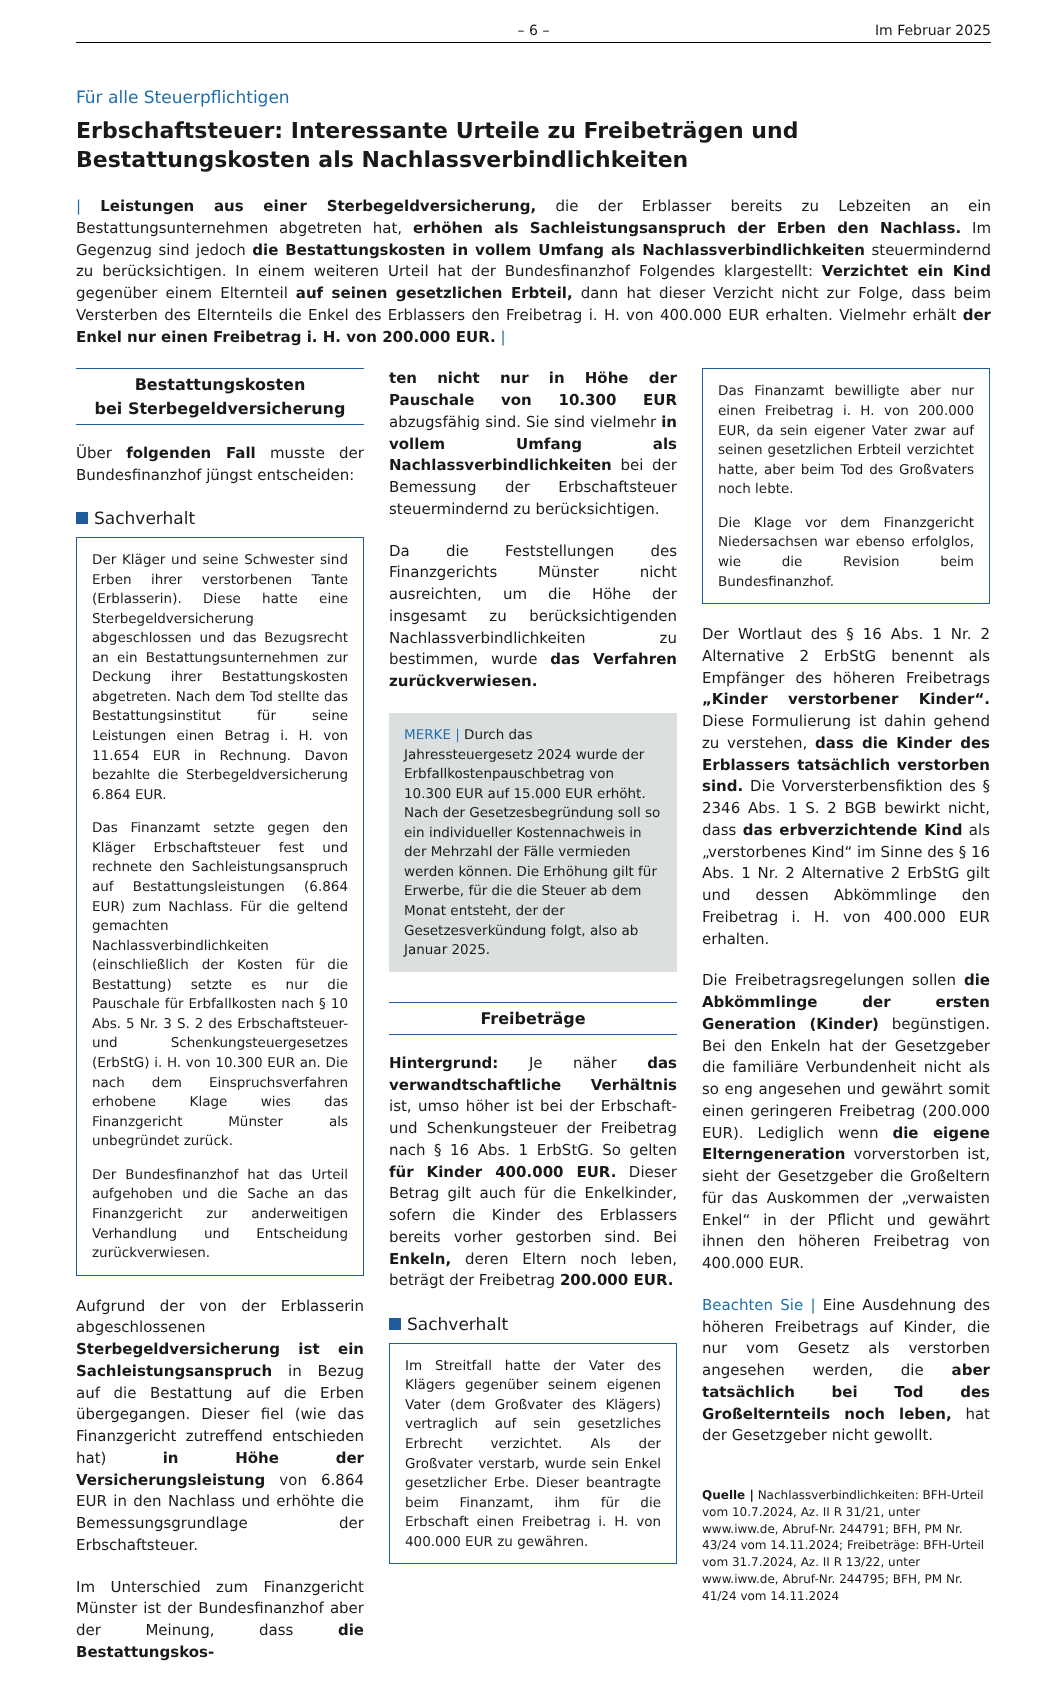– 6 – Im Februar 2025
Für alle Steuerpflichtigen
Erbschaftsteuer: Interessante Urteile zu Freibeträgen und Bestattungskosten als Nachlassverbindlichkeiten
| Leistungen aus einer Sterbegeldversicherung, die der Erblasser bereits zu Lebzeiten an ein Bestattungsunternehmen abgetreten hat, erhöhen als Sachleistungsanspruch der Erben den Nachlass. Im Gegenzug sind jedoch die Bestattungskosten in vollem Umfang als Nachlassverbindlichkeiten steuermindernd zu berücksichtigen. In einem weiteren Urteil hat der Bundesfinanzhof Folgendes klargestellt: Verzichtet ein Kind gegenüber einem Elternteil auf seinen gesetzlichen Erbteil, dann hat dieser Verzicht nicht zur Folge, dass beim Versterben des Elternteils die Enkel des Erblassers den Freibetrag i. H. von 400.000 EUR erhalten. Vielmehr erhält der Enkel nur einen Freibetrag i. H. von 200.000 EUR. |
Bestattungskosten
bei Sterbegeldversicherung
Über folgenden Fall musste der Bundesfinanzhof jüngst entscheiden:
Sachverhalt
Der Kläger und seine Schwester sind Erben ihrer verstorbenen Tante (Erblasserin). Diese hatte eine Sterbegeldversicherung abgeschlossen und das Bezugsrecht an ein Bestattungsunternehmen zur Deckung ihrer Bestattungskosten abgetreten. Nach dem Tod stellte das Bestattungsinstitut für seine Leistungen einen Betrag i. H. von 11.654 EUR in Rechnung. Davon bezahlte die Sterbegeldversicherung 6.864 EUR.
Das Finanzamt setzte gegen den Kläger Erbschaftsteuer fest und rechnete den Sachleistungsanspruch auf Bestattungsleistungen (6.864 EUR) zum Nachlass. Für die geltend gemachten Nachlassverbindlichkeiten (einschließlich der Kosten für die Bestattung) setzte es nur die Pauschale für Erbfallkosten nach § 10 Abs. 5 Nr. 3 S. 2 des Erbschaftsteuer- und Schenkungsteuergesetzes (ErbStG) i. H. von 10.300 EUR an. Die nach dem Einspruchsverfahren erhobene Klage wies das Finanzgericht Münster als unbegründet zurück.
Der Bundesfinanzhof hat das Urteil aufgehoben und die Sache an das Finanzgericht zur anderweitigen Verhandlung und Entscheidung zurückverwiesen.
Aufgrund der von der Erblasserin abgeschlossenen Sterbegeldversicherung ist ein Sachleistungsanspruch in Bezug auf die Bestattung auf die Erben übergegangen. Dieser fiel (wie das Finanzgericht zutreffend entschieden hat) in Höhe der Versicherungsleistung von 6.864 EUR in den Nachlass und erhöhte die Bemessungsgrundlage der Erbschaftsteuer.
Im Unterschied zum Finanzgericht Münster ist der Bundesfinanzhof aber der Meinung, dass die Bestattungskos-
ten nicht nur in Höhe der Pauschale von 10.300 EUR abzugsfähig sind. Sie sind vielmehr in vollem Umfang als Nachlassverbindlichkeiten bei der Bemessung der Erbschaftsteuer steuermindernd zu berücksichtigen.
Da die Feststellungen des Finanzgerichts Münster nicht ausreichten, um die Höhe der insgesamt zu berücksichtigenden Nachlassverbindlichkeiten zu bestimmen, wurde das Verfahren zurückverwiesen.
MERKE | Durch das Jahressteuergesetz 2024 wurde der Erbfallkostenpauschbetrag von 10.300 EUR auf 15.000 EUR erhöht. Nach der Gesetzesbegründung soll so ein individueller Kostennachweis in der Mehrzahl der Fälle vermieden werden können. Die Erhöhung gilt für Erwerbe, für die die Steuer ab dem Monat entsteht, der der Gesetzesverkündung folgt, also ab Januar 2025.
Freibeträge
Hintergrund: Je näher das verwandtschaftliche Verhältnis ist, umso höher ist bei der Erbschaft- und Schenkungsteuer der Freibetrag nach § 16 Abs. 1 ErbStG. So gelten für Kinder 400.000 EUR. Dieser Betrag gilt auch für die Enkelkinder, sofern die Kinder des Erblassers bereits vorher gestorben sind. Bei Enkeln, deren Eltern noch leben, beträgt der Freibetrag 200.000 EUR.
Sachverhalt
Im Streitfall hatte der Vater des Klägers gegenüber seinem eigenen Vater (dem Großvater des Klägers) vertraglich auf sein gesetzliches Erbrecht verzichtet. Als der Großvater verstarb, wurde sein Enkel gesetzlicher Erbe. Dieser beantragte beim Finanzamt, ihm für die Erbschaft einen Freibetrag i. H. von 400.000 EUR zu gewähren.
Das Finanzamt bewilligte aber nur einen Freibetrag i. H. von 200.000 EUR, da sein eigener Vater zwar auf seinen gesetzlichen Erbteil verzichtet hatte, aber beim Tod des Großvaters noch lebte.
Die Klage vor dem Finanzgericht Niedersachsen war ebenso erfolglos, wie die Revision beim Bundesfinanzhof.
Der Wortlaut des § 16 Abs. 1 Nr. 2 Alternative 2 ErbStG benennt als Empfänger des höheren Freibetrags „Kinder verstorbener Kinder“. Diese Formulierung ist dahin gehend zu verstehen, dass die Kinder des Erblassers tatsächlich verstorben sind. Die Vorversterbensfiktion des § 2346 Abs. 1 S. 2 BGB bewirkt nicht, dass das erbverzichtende Kind als „verstorbenes Kind“ im Sinne des § 16 Abs. 1 Nr. 2 Alternative 2 ErbStG gilt und dessen Abkömmlinge den Freibetrag i. H. von 400.000 EUR erhalten.
Die Freibetragsregelungen sollen die Abkömmlinge der ersten Generation (Kinder) begünstigen. Bei den Enkeln hat der Gesetzgeber die familiäre Verbundenheit nicht als so eng angesehen und gewährt somit einen geringeren Freibetrag (200.000 EUR). Lediglich wenn die eigene Elterngeneration vorverstorben ist, sieht der Gesetzgeber die Großeltern für das Auskommen der „verwaisten Enkel“ in der Pflicht und gewährt ihnen den höheren Freibetrag von 400.000 EUR.
Beachten Sie | Eine Ausdehnung des höheren Freibetrags auf Kinder, die nur vom Gesetz als verstorben angesehen werden, die aber tatsächlich bei Tod des Großelternteils noch leben, hat der Gesetzgeber nicht gewollt.
Quelle | Nachlassverbindlichkeiten: BFH-Urteil vom 10.7.2024, Az. II R 31/21, unter www.iww.de, Abruf-Nr. 244791; BFH, PM Nr. 43/24 vom 14.11.2024; Freibeträge: BFH-Urteil vom 31.7.2024, Az. II R 13/22, unter www.iww.de, Abruf-Nr. 244795; BFH, PM Nr. 41/24 vom 14.11.2024